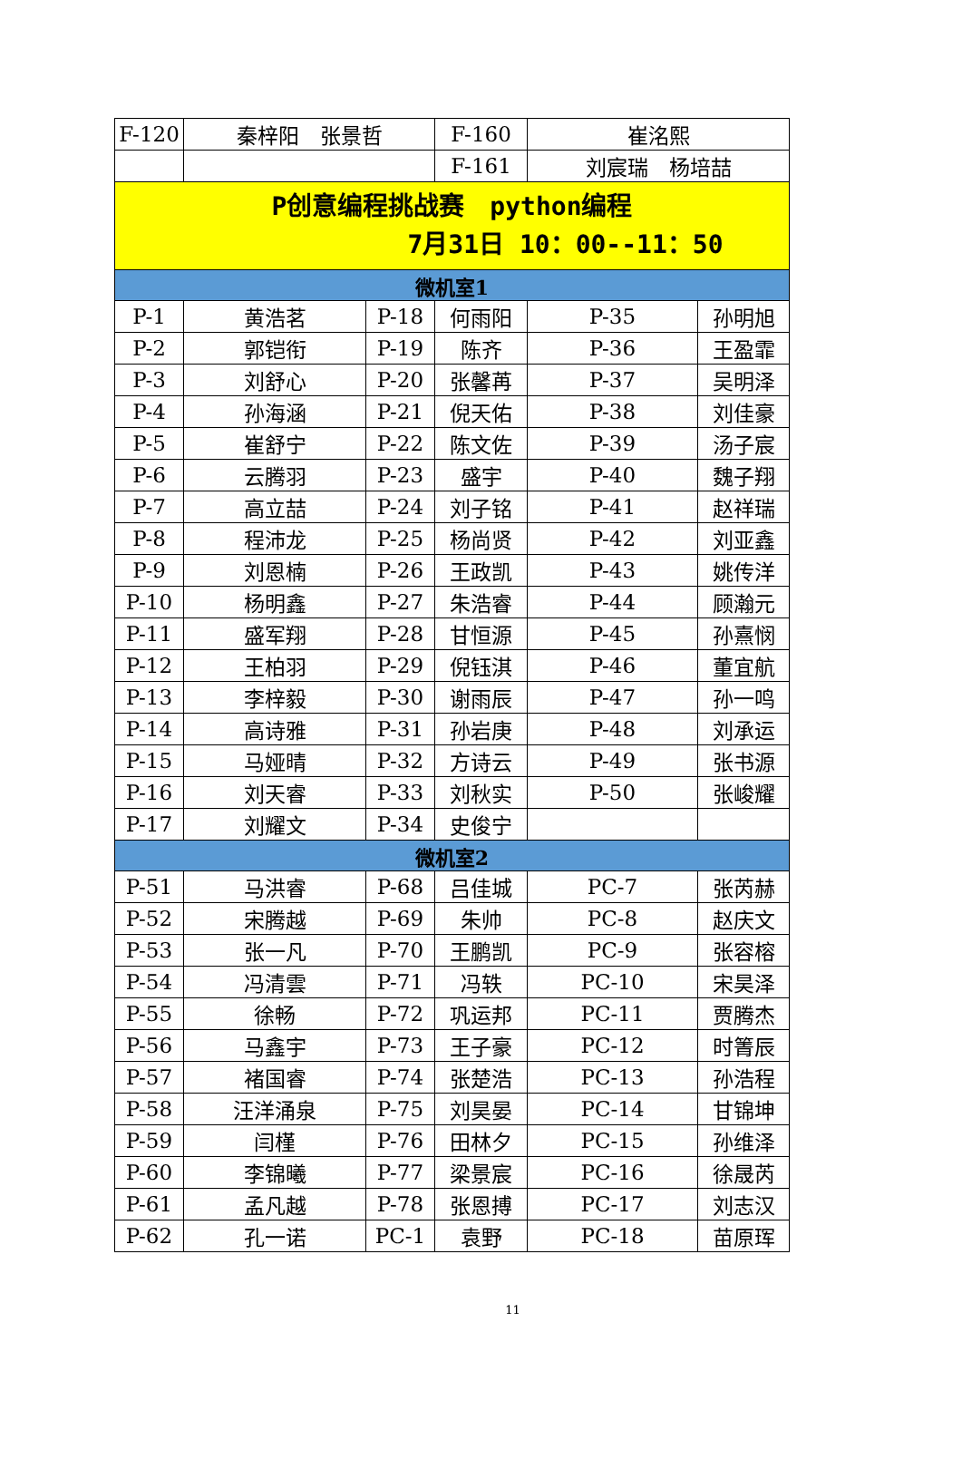| F-120 | 秦梓阳 张景哲 | | F-160 | 崔洺熙 | |
| | | | F-161 | 刘宸瑞 杨培喆 | |
| P创意编程挑战赛 python编程 7月31日 10：00--11：50 | | | | | |
| 微机室1 | | | | | |
| P-1 | 黄浩茗 | P-18 | 何雨阳 | P-35 | 孙明旭 |
| P-2 | 郭铠衔 | P-19 | 陈齐 | P-36 | 王盈霏 |
| P-3 | 刘舒心 | P-20 | 张馨苒 | P-37 | 吴明泽 |
| P-4 | 孙海涵 | P-21 | 倪天佑 | P-38 | 刘佳豪 |
| P-5 | 崔舒宁 | P-22 | 陈文佐 | P-39 | 汤子宸 |
| P-6 | 云腾羽 | P-23 | 盛宇 | P-40 | 魏子翔 |
| P-7 | 高立喆 | P-24 | 刘子铭 | P-41 | 赵祥瑞 |
| P-8 | 程沛龙 | P-25 | 杨尚贤 | P-42 | 刘亚鑫 |
| P-9 | 刘恩楠 | P-26 | 王政凯 | P-43 | 姚传洋 |
| P-10 | 杨明鑫 | P-27 | 朱浩睿 | P-44 | 顾瀚元 |
| P-11 | 盛军翔 | P-28 | 甘恒源 | P-45 | 孙熹悯 |
| P-12 | 王柏羽 | P-29 | 倪钰淇 | P-46 | 董宜航 |
| P-13 | 李梓毅 | P-30 | 谢雨辰 | P-47 | 孙一鸣 |
| P-14 | 高诗雅 | P-31 | 孙岩庚 | P-48 | 刘承运 |
| P-15 | 马娅晴 | P-32 | 方诗云 | P-49 | 张书源 |
| P-16 | 刘天睿 | P-33 | 刘秋实 | P-50 | 张峻耀 |
| P-17 | 刘耀文 | P-34 | 史俊宁 | | |
| 微机室2 | | | | | |
| P-51 | 马洪睿 | P-68 | 吕佳城 | PC-7 | 张芮赫 |
| P-52 | 宋腾越 | P-69 | 朱帅 | PC-8 | 赵庆文 |
| P-53 | 张一凡 | P-70 | 王鹏凯 | PC-9 | 张容榕 |
| P-54 | 冯清雲 | P-71 | 冯轶 | PC-10 | 宋昊泽 |
| P-55 | 徐畅 | P-72 | 巩运邦 | PC-11 | 贾腾杰 |
| P-56 | 马鑫宇 | P-73 | 王子豪 | PC-12 | 时箐辰 |
| P-57 | 褚国睿 | P-74 | 张楚浩 | PC-13 | 孙浩程 |
| P-58 | 汪洋涌泉 | P-75 | 刘昊晏 | PC-14 | 甘锦坤 |
| P-59 | 闫槿 | P-76 | 田林夕 | PC-15 | 孙维泽 |
| P-60 | 李锦曦 | P-77 | 梁景宸 | PC-16 | 徐晟芮 |
| P-61 | 孟凡越 | P-78 | 张恩搏 | PC-17 | 刘志汉 |
| P-62 | 孔一诺 | PC-1 | 袁野 | PC-18 | 苗原珲 |
11